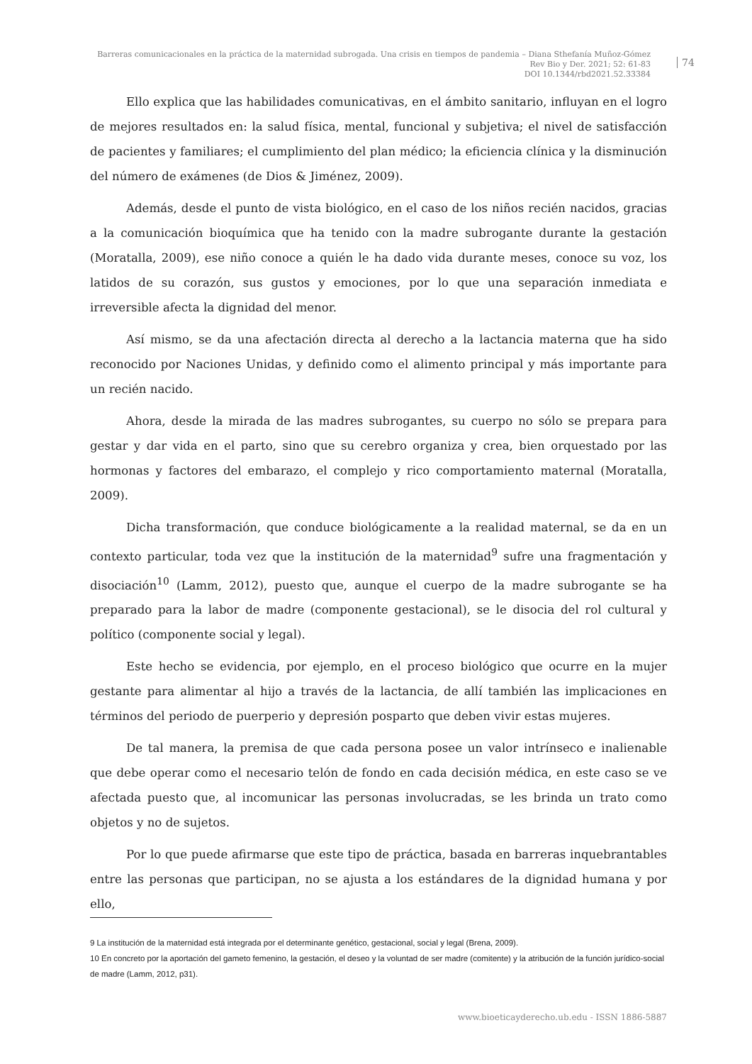Barreras comunicacionales en la práctica de la maternidad subrogada. Una crisis en tiempos de pandemia – Diana Sthefanía Muñoz-Gómez
Rev Bio y Der. 2021; 52: 61-83
DOI 10.1344/rbd2021.52.33384
74
Ello explica que las habilidades comunicativas, en el ámbito sanitario, influyan en el logro de mejores resultados en: la salud física, mental, funcional y subjetiva; el nivel de satisfacción de pacientes y familiares; el cumplimiento del plan médico; la eficiencia clínica y la disminución del número de exámenes (de Dios & Jiménez, 2009).
Además, desde el punto de vista biológico, en el caso de los niños recién nacidos, gracias a la comunicación bioquímica que ha tenido con la madre subrogante durante la gestación (Moratalla, 2009), ese niño conoce a quién le ha dado vida durante meses, conoce su voz, los latidos de su corazón, sus gustos y emociones, por lo que una separación inmediata e irreversible afecta la dignidad del menor.
Así mismo, se da una afectación directa al derecho a la lactancia materna que ha sido reconocido por Naciones Unidas, y definido como el alimento principal y más importante para un recién nacido.
Ahora, desde la mirada de las madres subrogantes, su cuerpo no sólo se prepara para gestar y dar vida en el parto, sino que su cerebro organiza y crea, bien orquestado por las hormonas y factores del embarazo, el complejo y rico comportamiento maternal (Moratalla, 2009).
Dicha transformación, que conduce biológicamente a la realidad maternal, se da en un contexto particular, toda vez que la institución de la maternidad<sup>9</sup> sufre una fragmentación y disociación<sup>10</sup> (Lamm, 2012), puesto que, aunque el cuerpo de la madre subrogante se ha preparado para la labor de madre (componente gestacional), se le disocia del rol cultural y político (componente social y legal).
Este hecho se evidencia, por ejemplo, en el proceso biológico que ocurre en la mujer gestante para alimentar al hijo a través de la lactancia, de allí también las implicaciones en términos del periodo de puerperio y depresión posparto que deben vivir estas mujeres.
De tal manera, la premisa de que cada persona posee un valor intrínseco e inalienable que debe operar como el necesario telón de fondo en cada decisión médica, en este caso se ve afectada puesto que, al incomunicar las personas involucradas, se les brinda un trato como objetos y no de sujetos.
Por lo que puede afirmarse que este tipo de práctica, basada en barreras inquebrantables entre las personas que participan, no se ajusta a los estándares de la dignidad humana y por ello,
9 La institución de la maternidad está integrada por el determinante genético, gestacional, social y legal (Brena, 2009).
10 En concreto por la aportación del gameto femenino, la gestación, el deseo y la voluntad de ser madre (comitente) y la atribución de la función jurídico-social de madre (Lamm, 2012, p31).
www.bioeticayderecho.ub.edu - ISSN 1886-5887